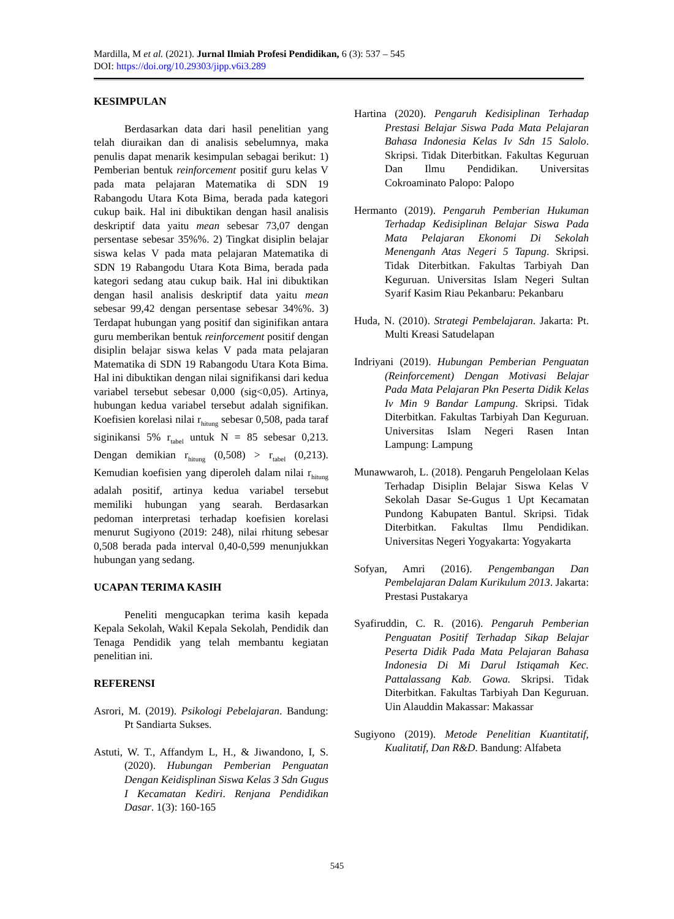Mardilla, M et al. (2021). Jurnal Ilmiah Profesi Pendidikan, 6 (3): 537 – 545
DOI: https://doi.org/10.29303/jipp.v6i3.289
KESIMPULAN
Berdasarkan data dari hasil penelitian yang telah diuraikan dan di analisis sebelumnya, maka penulis dapat menarik kesimpulan sebagai berikut: 1) Pemberian bentuk reinforcement positif guru kelas V pada mata pelajaran Matematika di SDN 19 Rabangodu Utara Kota Bima, berada pada kategori cukup baik. Hal ini dibuktikan dengan hasil analisis deskriptif data yaitu mean sebesar 73,07 dengan persentase sebesar 35%%. 2) Tingkat disiplin belajar siswa kelas V pada mata pelajaran Matematika di SDN 19 Rabangodu Utara Kota Bima, berada pada kategori sedang atau cukup baik. Hal ini dibuktikan dengan hasil analisis deskriptif data yaitu mean sebesar 99,42 dengan persentase sebesar 34%%. 3) Terdapat hubungan yang positif dan siginifikan antara guru memberikan bentuk reinforcement positif dengan disiplin belajar siswa kelas V pada mata pelajaran Matematika di SDN 19 Rabangodu Utara Kota Bima. Hal ini dibuktikan dengan nilai signifikansi dari kedua variabel tersebut sebesar 0,000 (sig<0,05). Artinya, hubungan kedua variabel tersebut adalah signifikan. Koefisien korelasi nilai r<sub>hitung</sub> sebesar 0,508, pada taraf siginikansi 5% r<sub>tabel</sub> untuk N = 85 sebesar 0,213. Dengan demikian r<sub>hitung</sub> (0,508) > r<sub>tabel</sub> (0,213). Kemudian koefisien yang diperoleh dalam nilai r<sub>hitung</sub> adalah positif, artinya kedua variabel tersebut memiliki hubungan yang searah. Berdasarkan pedoman interpretasi terhadap koefisien korelasi menurut Sugiyono (2019: 248), nilai rhitung sebesar 0,508 berada pada interval 0,40-0,599 menunjukkan hubungan yang sedang.
UCAPAN TERIMA KASIH
Peneliti mengucapkan terima kasih kepada Kepala Sekolah, Wakil Kepala Sekolah, Pendidik dan Tenaga Pendidik yang telah membantu kegiatan penelitian ini.
REFERENSI
Asrori, M. (2019). Psikologi Pebelajaran. Bandung: Pt Sandiarta Sukses.
Astuti, W. T., Affandym L, H., & Jiwandono, I, S. (2020). Hubungan Pemberian Penguatan Dengan Keidisplinan Siswa Kelas 3 Sdn Gugus I Kecamatan Kediri. Renjana Pendidikan Dasar. 1(3): 160-165
Hartina (2020). Pengaruh Kedisiplinan Terhadap Prestasi Belajar Siswa Pada Mata Pelajaran Bahasa Indonesia Kelas Iv Sdn 15 Salolo. Skripsi. Tidak Diterbitkan. Fakultas Keguruan Dan Ilmu Pendidikan. Universitas Cokroaminato Palopo: Palopo
Hermanto (2019). Pengaruh Pemberian Hukuman Terhadap Kedisiplinan Belajar Siswa Pada Mata Pelajaran Ekonomi Di Sekolah Menenganh Atas Negeri 5 Tapung. Skripsi. Tidak Diterbitkan. Fakultas Tarbiyah Dan Keguruan. Universitas Islam Negeri Sultan Syarif Kasim Riau Pekanbaru: Pekanbaru
Huda, N. (2010). Strategi Pembelajaran. Jakarta: Pt. Multi Kreasi Satudelapan
Indriyani (2019). Hubungan Pemberian Penguatan (Reinforcement) Dengan Motivasi Belajar Pada Mata Pelajaran Pkn Peserta Didik Kelas Iv Min 9 Bandar Lampung. Skripsi. Tidak Diterbitkan. Fakultas Tarbiyah Dan Keguruan. Universitas Islam Negeri Rasen Intan Lampung: Lampung
Munawwaroh, L. (2018). Pengaruh Pengelolaan Kelas Terhadap Disiplin Belajar Siswa Kelas V Sekolah Dasar Se-Gugus 1 Upt Kecamatan Pundong Kabupaten Bantul. Skripsi. Tidak Diterbitkan. Fakultas Ilmu Pendidikan. Universitas Negeri Yogyakarta: Yogyakarta
Sofyan, Amri (2016). Pengembangan Dan Pembelajaran Dalam Kurikulum 2013. Jakarta: Prestasi Pustakarya
Syafiruddin, C. R. (2016). Pengaruh Pemberian Penguatan Positif Terhadap Sikap Belajar Peserta Didik Pada Mata Pelajaran Bahasa Indonesia Di Mi Darul Istiqamah Kec. Pattalassang Kab. Gowa. Skripsi. Tidak Diterbitkan. Fakultas Tarbiyah Dan Keguruan. Uin Alauddin Makassar: Makassar
Sugiyono (2019). Metode Penelitian Kuantitatif, Kualitatif, Dan R&D. Bandung: Alfabeta
545